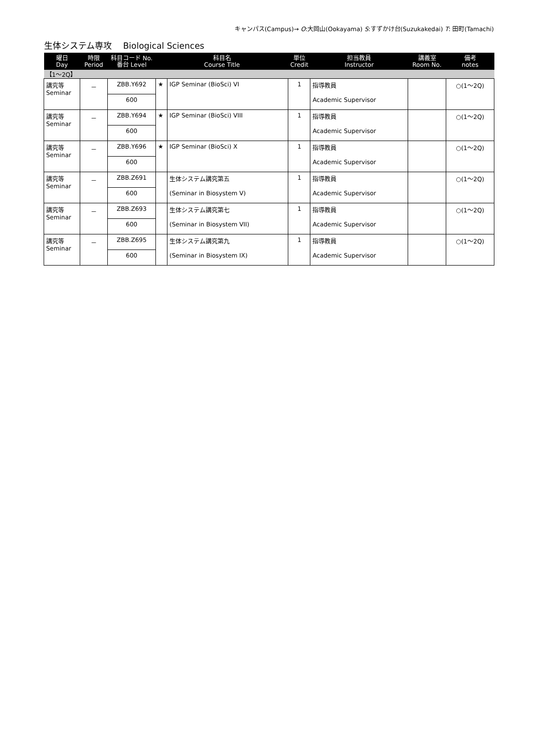キャンパス(Campus)→ O:大岡山(Ookayama) S:すずかけ台(Suzukakedai) T: 田町(Tamachi)
生体システム専攻　 Biological Sciences
| 曜日 Day | 時限 Period | 科目コード No. 番台 Level | 科目名 Course Title | | 単位 Credit | 担当教員 Instructor | 講義室 Room No. | 備考 notes |
| --- | --- | --- | --- | --- | --- | --- | --- | --- |
| 【1～2Q】 | | | | | | | | |
| 講究等 Seminar | － | ZBB.Y692 | ★ | IGP Seminar (BioSci) VI | 1 | 指導教員 Academic Supervisor | | ○(1～2Q) |
| | | 600 | | | | | | |
| 講究等 Seminar | － | ZBB.Y694 | ★ | IGP Seminar (BioSci) VIII | 1 | 指導教員 Academic Supervisor | | ○(1～2Q) |
| | | 600 | | | | | | |
| 講究等 Seminar | － | ZBB.Y696 | ★ | IGP Seminar (BioSci) X | 1 | 指導教員 Academic Supervisor | | ○(1～2Q) |
| | | 600 | | | | | | |
| 講究等 Seminar | － | ZBB.Z691 | | 生体システム講究第五 (Seminar in Biosystem V) | 1 | 指導教員 Academic Supervisor | | ○(1～2Q) |
| | | 600 | | | | | | |
| 講究等 Seminar | － | ZBB.Z693 | | 生体システム講究第七 (Seminar in Biosystem VII) | 1 | 指導教員 Academic Supervisor | | ○(1～2Q) |
| | | 600 | | | | | | |
| 講究等 Seminar | － | ZBB.Z695 | | 生体システム講究第九 (Seminar in Biosystem IX) | 1 | 指導教員 Academic Supervisor | | ○(1～2Q) |
| | | 600 | | | | | | |